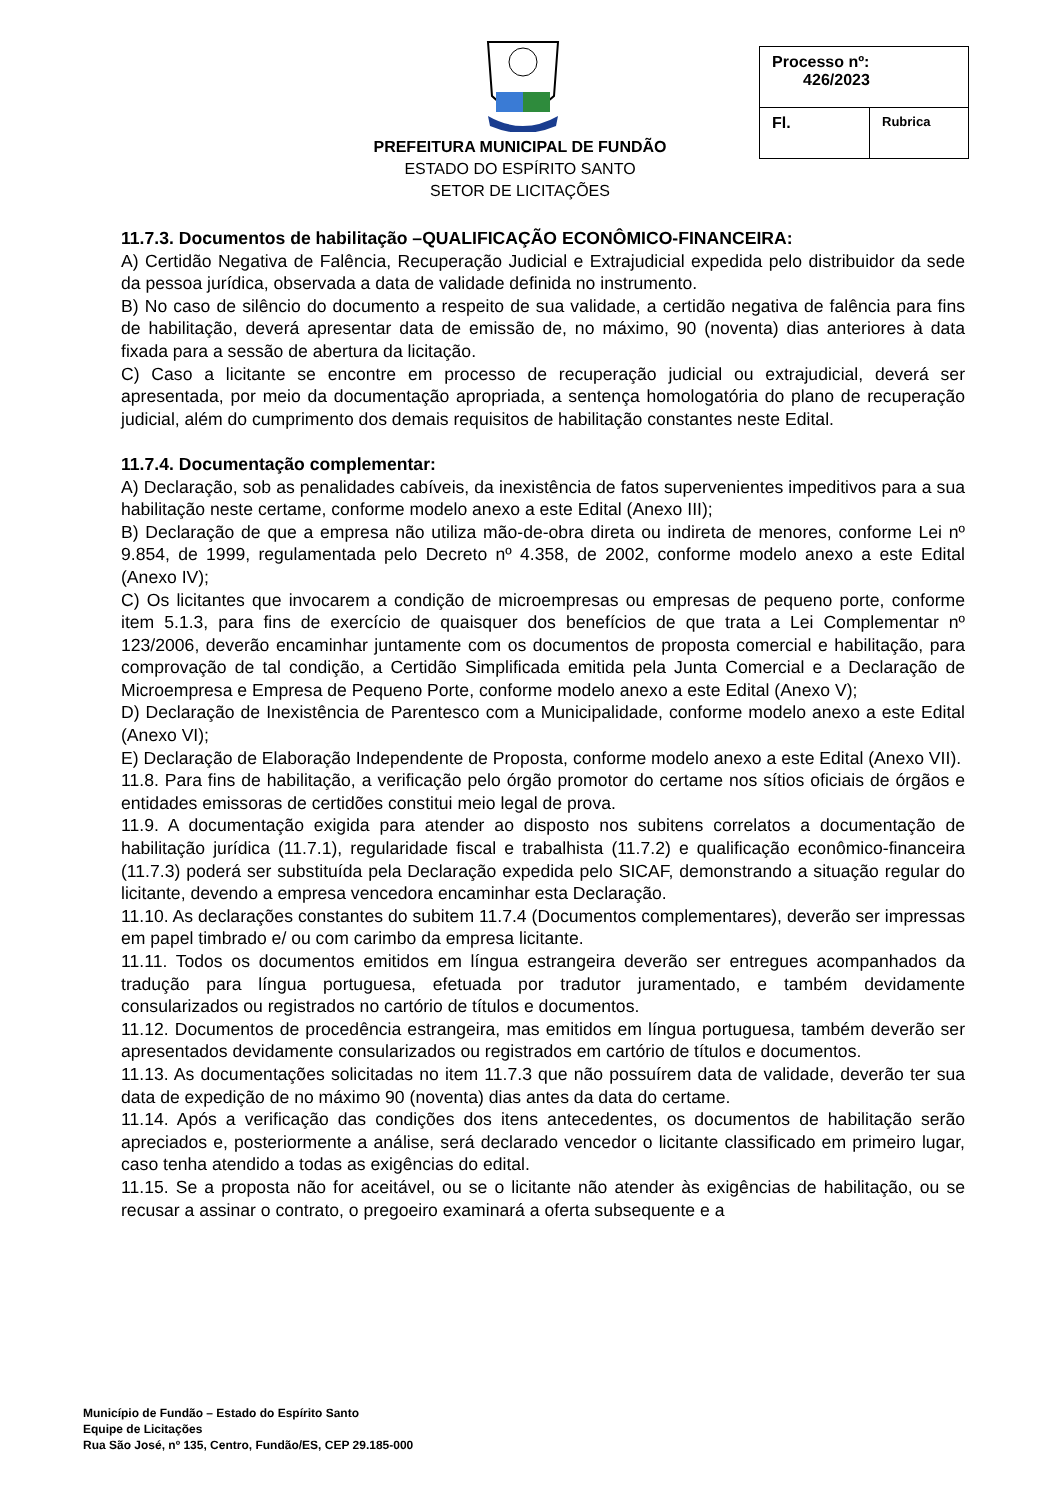PREFEITURA MUNICIPAL DE FUNDÃO
ESTADO DO ESPÍRITO SANTO
SETOR DE LICITAÇÕES
| Processo nº: 426/2023 | |
| Fl. | Rubrica |
11.7.3. Documentos de habilitação –QUALIFICAÇÃO ECONÔMICO-FINANCEIRA:
A) Certidão Negativa de Falência, Recuperação Judicial e Extrajudicial expedida pelo distribuidor da sede da pessoa jurídica, observada a data de validade definida no instrumento.
B) No caso de silêncio do documento a respeito de sua validade, a certidão negativa de falência para fins de habilitação, deverá apresentar data de emissão de, no máximo, 90 (noventa) dias anteriores à data fixada para a sessão de abertura da licitação.
C) Caso a licitante se encontre em processo de recuperação judicial ou extrajudicial, deverá ser apresentada, por meio da documentação apropriada, a sentença homologatória do plano de recuperação judicial, além do cumprimento dos demais requisitos de habilitação constantes neste Edital.
11.7.4. Documentação complementar:
A) Declaração, sob as penalidades cabíveis, da inexistência de fatos supervenientes impeditivos para a sua habilitação neste certame, conforme modelo anexo a este Edital (Anexo III);
B) Declaração de que a empresa não utiliza mão-de-obra direta ou indireta de menores, conforme Lei nº 9.854, de 1999, regulamentada pelo Decreto nº 4.358, de 2002, conforme modelo anexo a este Edital (Anexo IV);
C) Os licitantes que invocarem a condição de microempresas ou empresas de pequeno porte, conforme item 5.1.3, para fins de exercício de quaisquer dos benefícios de que trata a Lei Complementar nº 123/2006, deverão encaminhar juntamente com os documentos de proposta comercial e habilitação, para comprovação de tal condição, a Certidão Simplificada emitida pela Junta Comercial e a Declaração de Microempresa e Empresa de Pequeno Porte, conforme modelo anexo a este Edital (Anexo V);
D) Declaração de Inexistência de Parentesco com a Municipalidade, conforme modelo anexo a este Edital (Anexo VI);
E) Declaração de Elaboração Independente de Proposta, conforme modelo anexo a este Edital (Anexo VII).
11.8. Para fins de habilitação, a verificação pelo órgão promotor do certame nos sítios oficiais de órgãos e entidades emissoras de certidões constitui meio legal de prova.
11.9. A documentação exigida para atender ao disposto nos subitens correlatos a documentação de habilitação jurídica (11.7.1), regularidade fiscal e trabalhista (11.7.2) e qualificação econômico-financeira (11.7.3) poderá ser substituída pela Declaração expedida pelo SICAF, demonstrando a situação regular do licitante, devendo a empresa vencedora encaminhar esta Declaração.
11.10. As declarações constantes do subitem 11.7.4 (Documentos complementares), deverão ser impressas em papel timbrado e/ ou com carimbo da empresa licitante.
11.11. Todos os documentos emitidos em língua estrangeira deverão ser entregues acompanhados da tradução para língua portuguesa, efetuada por tradutor juramentado, e também devidamente consularizados ou registrados no cartório de títulos e documentos.
11.12. Documentos de procedência estrangeira, mas emitidos em língua portuguesa, também deverão ser apresentados devidamente consularizados ou registrados em cartório de títulos e documentos.
11.13. As documentações solicitadas no item 11.7.3 que não possuírem data de validade, deverão ter sua data de expedição de no máximo 90 (noventa) dias antes da data do certame.
11.14. Após a verificação das condições dos itens antecedentes, os documentos de habilitação serão apreciados e, posteriormente a análise, será declarado vencedor o licitante classificado em primeiro lugar, caso tenha atendido a todas as exigências do edital.
11.15. Se a proposta não for aceitável, ou se o licitante não atender às exigências de habilitação, ou se recusar a assinar o contrato, o pregoeiro examinará a oferta subsequente e a
Município de Fundão – Estado do Espírito Santo
Equipe de Licitações
Rua São José, nº 135, Centro, Fundão/ES, CEP 29.185-000